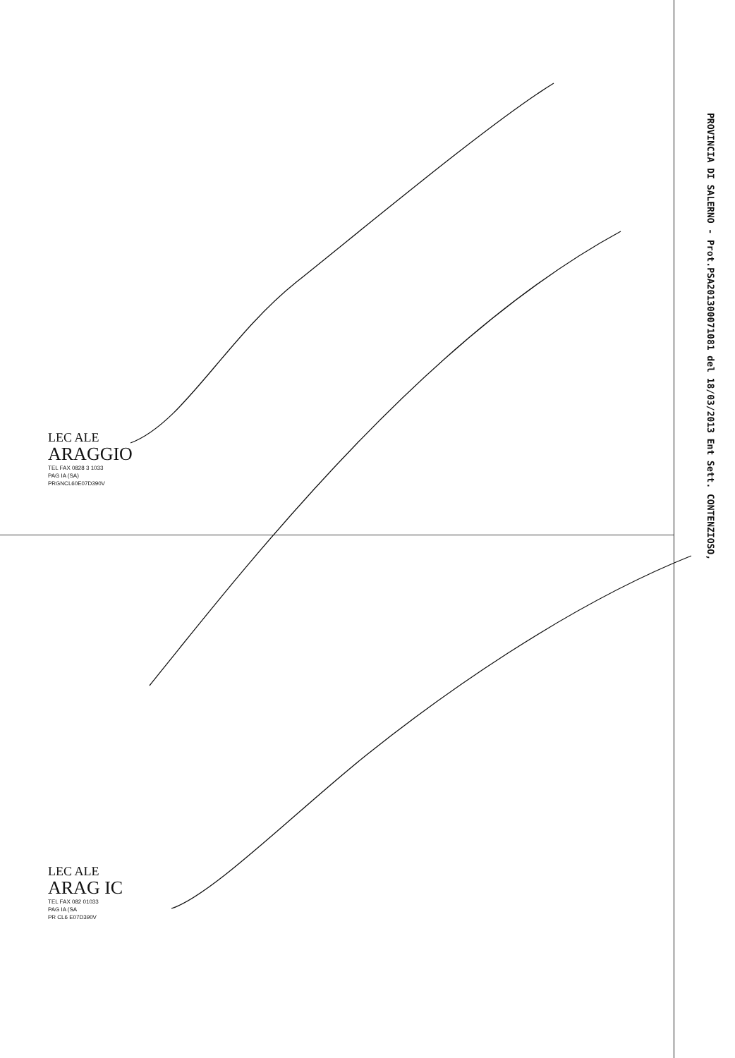LEC ALE
ARAGGIO
TEL FAX 0828 3 1033
PAG IA (SA)
PRGNCL60E07D390V
LEC ALE
ARAG IC
TEL FAX 082 01033
PAG IA (SA
PR CL6 E07D390V
PROVINCIA DI SALERNO - Prot.PSA201300071081 del 18/03/2013 Ent Sett. CONTENZIOSO,